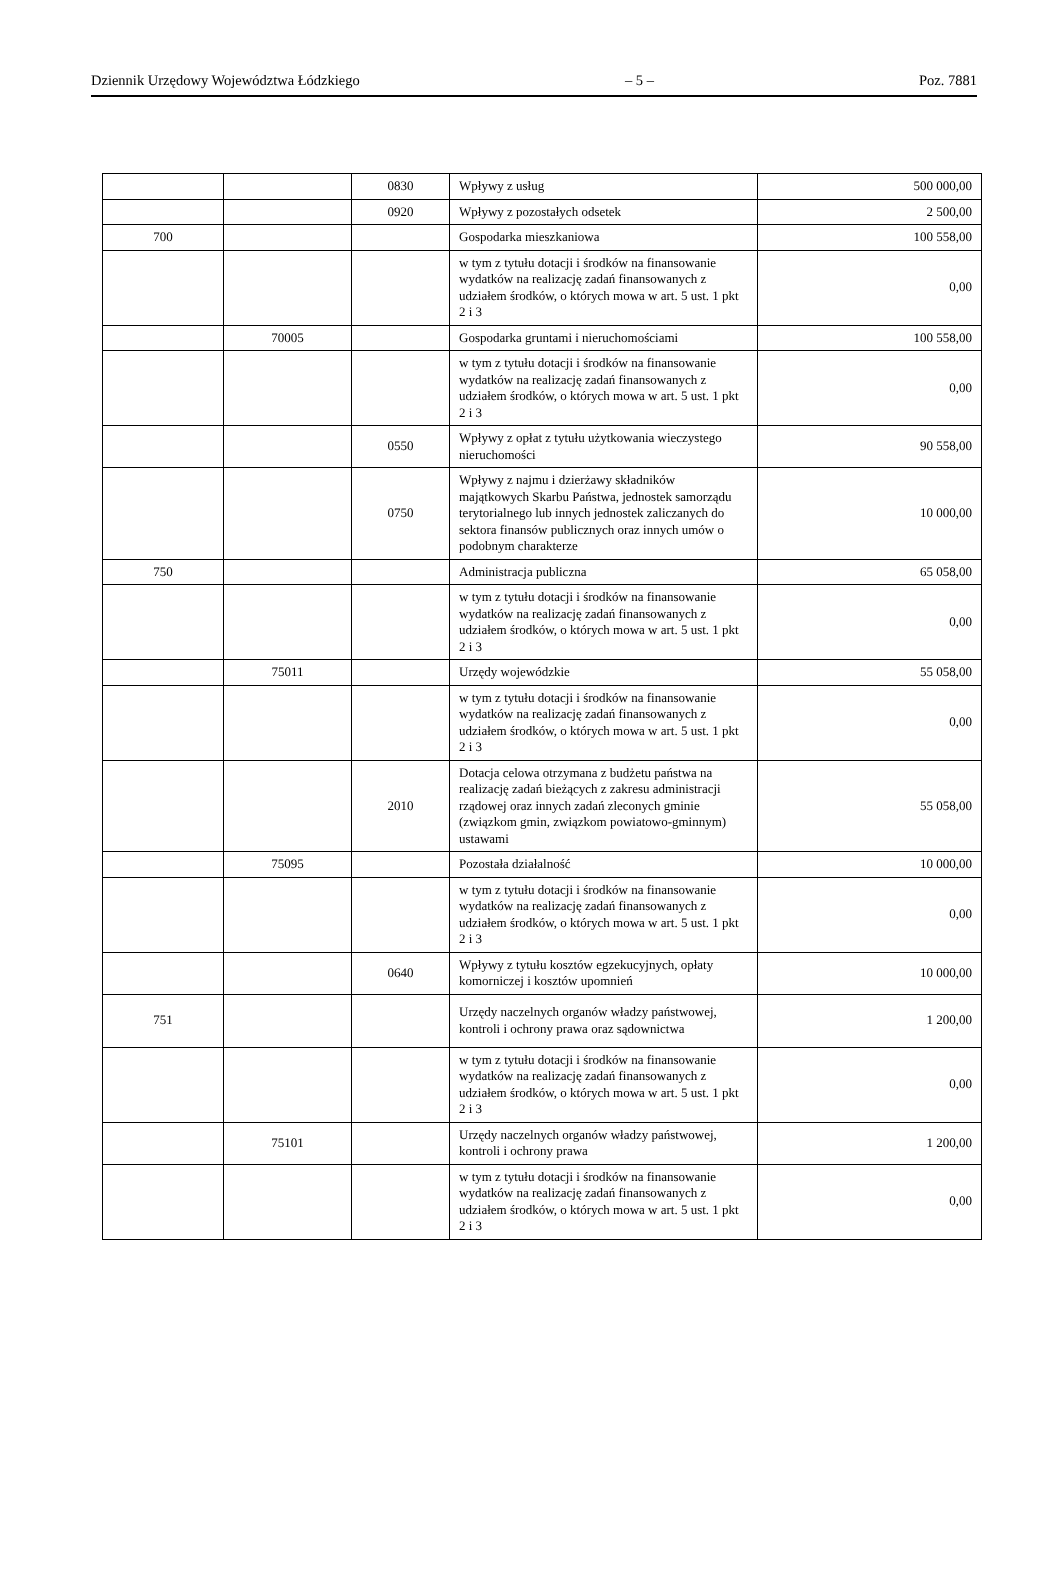Dziennik Urzędowy Województwa Łódzkiego – 5 – Poz. 7881
| | | 0830 | Wpływy z usług | 500 000,00 |
| | | 0920 | Wpływy z pozostałych odsetek | 2 500,00 |
| 700 | | | Gospodarka mieszkaniowa | 100 558,00 |
| | | | w tym z tytułu dotacji i środków na finansowanie wydatków na realizację zadań finansowanych z udziałem środków, o których mowa w art. 5 ust. 1 pkt 2 i 3 | 0,00 |
| | 70005 | | Gospodarka gruntami i nieruchomościami | 100 558,00 |
| | | | w tym z tytułu dotacji i środków na finansowanie wydatków na realizację zadań finansowanych z udziałem środków, o których mowa w art. 5 ust. 1 pkt 2 i 3 | 0,00 |
| | | 0550 | Wpływy z opłat z tytułu użytkowania wieczystego nieruchomości | 90 558,00 |
| | | 0750 | Wpływy z najmu i dzierżawy składników majątkowych Skarbu Państwa, jednostek samorządu terytorialnego lub innych jednostek zaliczanych do sektora finansów publicznych oraz innych umów o podobnym charakterze | 10 000,00 |
| 750 | | | Administracja publiczna | 65 058,00 |
| | | | w tym z tytułu dotacji i środków na finansowanie wydatków na realizację zadań finansowanych z udziałem środków, o których mowa w art. 5 ust. 1 pkt 2 i 3 | 0,00 |
| | 75011 | | Urzędy wojewódzkie | 55 058,00 |
| | | | w tym z tytułu dotacji i środków na finansowanie wydatków na realizację zadań finansowanych z udziałem środków, o których mowa w art. 5 ust. 1 pkt 2 i 3 | 0,00 |
| | | 2010 | Dotacja celowa otrzymana z budżetu państwa na realizację zadań bieżących z zakresu administracji rządowej oraz innych zadań zleconych gminie (związkom gmin, związkom powiatowo-gminnym) ustawami | 55 058,00 |
| | 75095 | | Pozostała działalność | 10 000,00 |
| | | | w tym z tytułu dotacji i środków na finansowanie wydatków na realizację zadań finansowanych z udziałem środków, o których mowa w art. 5 ust. 1 pkt 2 i 3 | 0,00 |
| | | 0640 | Wpływy z tytułu kosztów egzekucyjnych, opłaty komorniczej i kosztów upomnień | 10 000,00 |
| 751 | | | Urzędy naczelnych organów władzy państwowej, kontroli i ochrony prawa oraz sądownictwa | 1 200,00 |
| | | | w tym z tytułu dotacji i środków na finansowanie wydatków na realizację zadań finansowanych z udziałem środków, o których mowa w art. 5 ust. 1 pkt 2 i 3 | 0,00 |
| | 75101 | | Urzędy naczelnych organów władzy państwowej, kontroli i ochrony prawa | 1 200,00 |
| | | | w tym z tytułu dotacji i środków na finansowanie wydatków na realizację zadań finansowanych z udziałem środków, o których mowa w art. 5 ust. 1 pkt 2 i 3 | 0,00 |